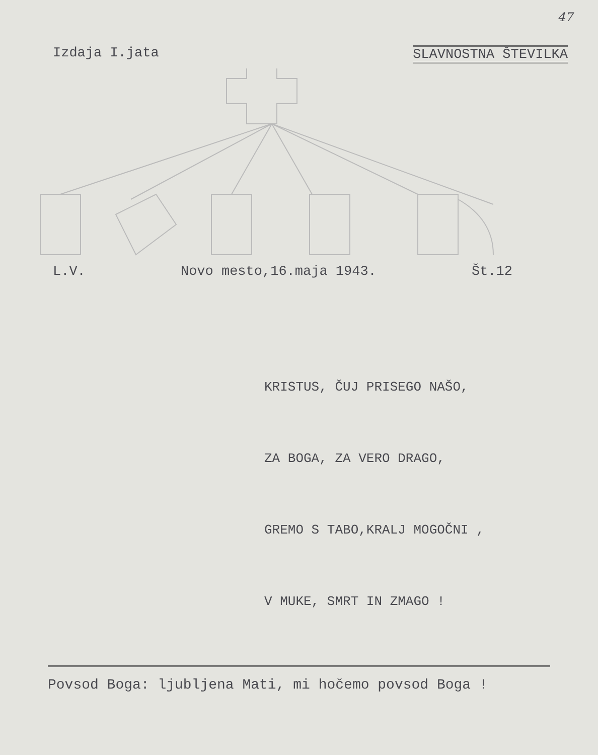47
Izdaja I.jata SLAVNOSTNA ŠTEVILKA
L.V. Novo mesto,16.maja 1943. Št.12
KRISTUS, ČUJ PRISEGO NAŠO,
ZA BOGA, ZA VERO DRAGO,
GREMO S TABO,KRALJ MOGOČNI ,
V MUKE, SMRT IN ZMAGO !
Povsod Boga: ljubljena Mati, mi hočemo povsod Boga !